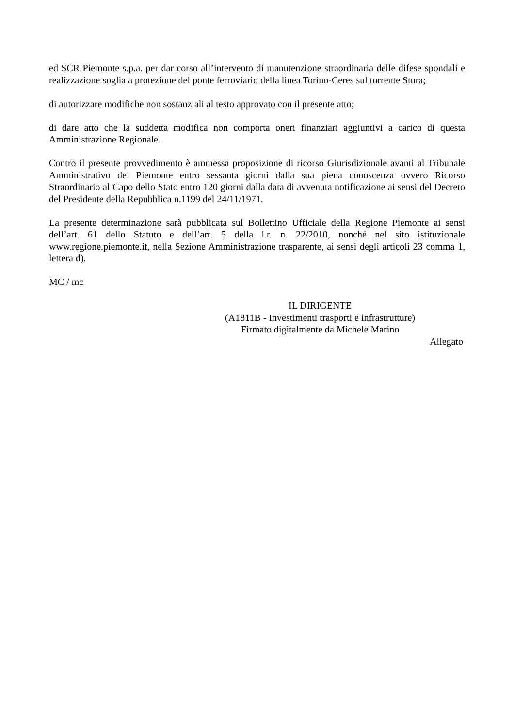ed SCR Piemonte s.p.a. per dar corso all’intervento di manutenzione straordinaria delle difese spondali e realizzazione soglia a protezione del ponte ferroviario della linea Torino-Ceres sul torrente Stura;
di autorizzare modifiche non sostanziali al testo approvato con il presente atto;
di dare atto che la suddetta modifica non comporta oneri finanziari aggiuntivi a carico di questa Amministrazione Regionale.
Contro il presente provvedimento è ammessa proposizione di ricorso Giurisdizionale avanti al Tribunale Amministrativo del Piemonte entro sessanta giorni dalla sua piena conoscenza ovvero Ricorso Straordinario al Capo dello Stato entro 120 giorni dalla data di avvenuta notificazione ai sensi del Decreto del Presidente della Repubblica n.1199 del 24/11/1971.
La presente determinazione sarà pubblicata sul Bollettino Ufficiale della Regione Piemonte ai sensi dell’art. 61 dello Statuto e dell’art. 5 della l.r. n. 22/2010, nonché nel sito istituzionale www.regione.piemonte.it, nella Sezione Amministrazione trasparente, ai sensi degli articoli 23 comma 1, lettera d).
MC / mc
IL DIRIGENTE
(A1811B - Investimenti trasporti e infrastrutture)
Firmato digitalmente da Michele Marino
Allegato